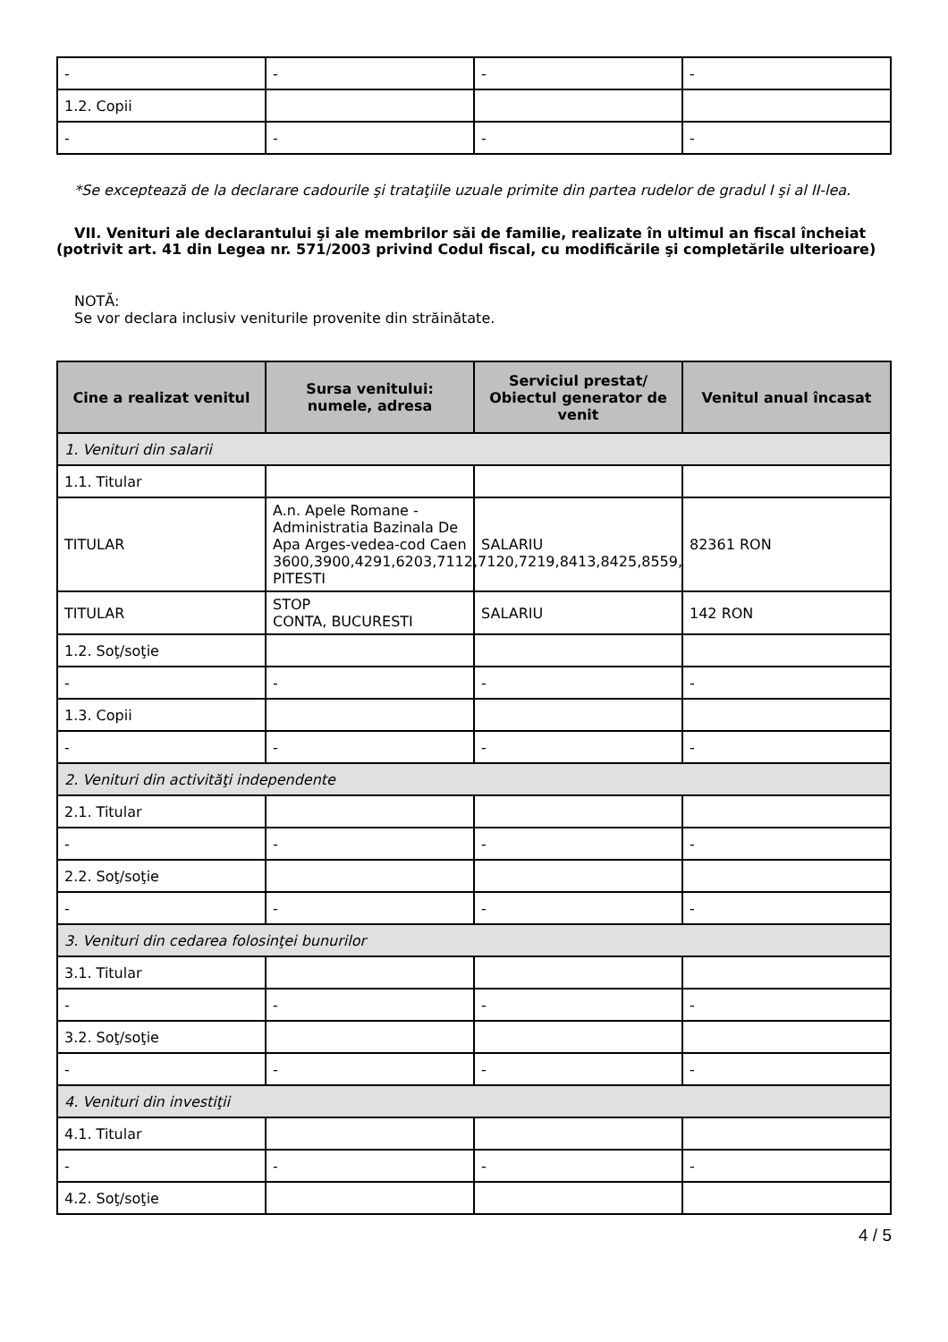| - | - | - | - |
| 1.2. Copii | | | |
| - | - | - | - |
*Se exceptează de la declarare cadourile şi trataţiile uzuale primite din partea rudelor de gradul I şi al II-lea.
VII. Venituri ale declarantului şi ale membrilor săi de familie, realizate în ultimul an fiscal încheiat (potrivit art. 41 din Legea nr. 571/2003 privind Codul fiscal, cu modificările şi completările ulterioare)
NOTĂ:
Se vor declara inclusiv veniturile provenite din străinătate.
| Cine a realizat venitul | Sursa venitului: numele, adresa | Serviciul prestat/ Obiectul generator de venit | Venitul anual încasat |
| --- | --- | --- | --- |
| 1. Venituri din salarii | | | |
| 1.1. Titular | | | |
| TITULAR | A.n. Apele Romane - Administratia Bazinala De Apa Arges-vedea-cod Caen 3600,3900,4291,6203,7112,7120,7219,8413,8425,8559, PITESTI | SALARIU | 82361 RON |
| TITULAR | STOP CONTA, BUCURESTI | SALARIU | 142 RON |
| 1.2. Soţ/soţie | | | |
| - | - | - | - |
| 1.3. Copii | | | |
| - | - | - | - |
| 2. Venituri din activităţi independente | | | |
| 2.1. Titular | | | |
| - | - | - | - |
| 2.2. Soţ/soţie | | | |
| - | - | - | - |
| 3. Venituri din cedarea folosinţei bunurilor | | | |
| 3.1. Titular | | | |
| - | - | - | - |
| 3.2. Soţ/soţie | | | |
| - | - | - | - |
| 4. Venituri din investiţii | | | |
| 4.1. Titular | | | |
| - | - | - | - |
| 4.2. Soţ/soţie | | | |
4 / 5